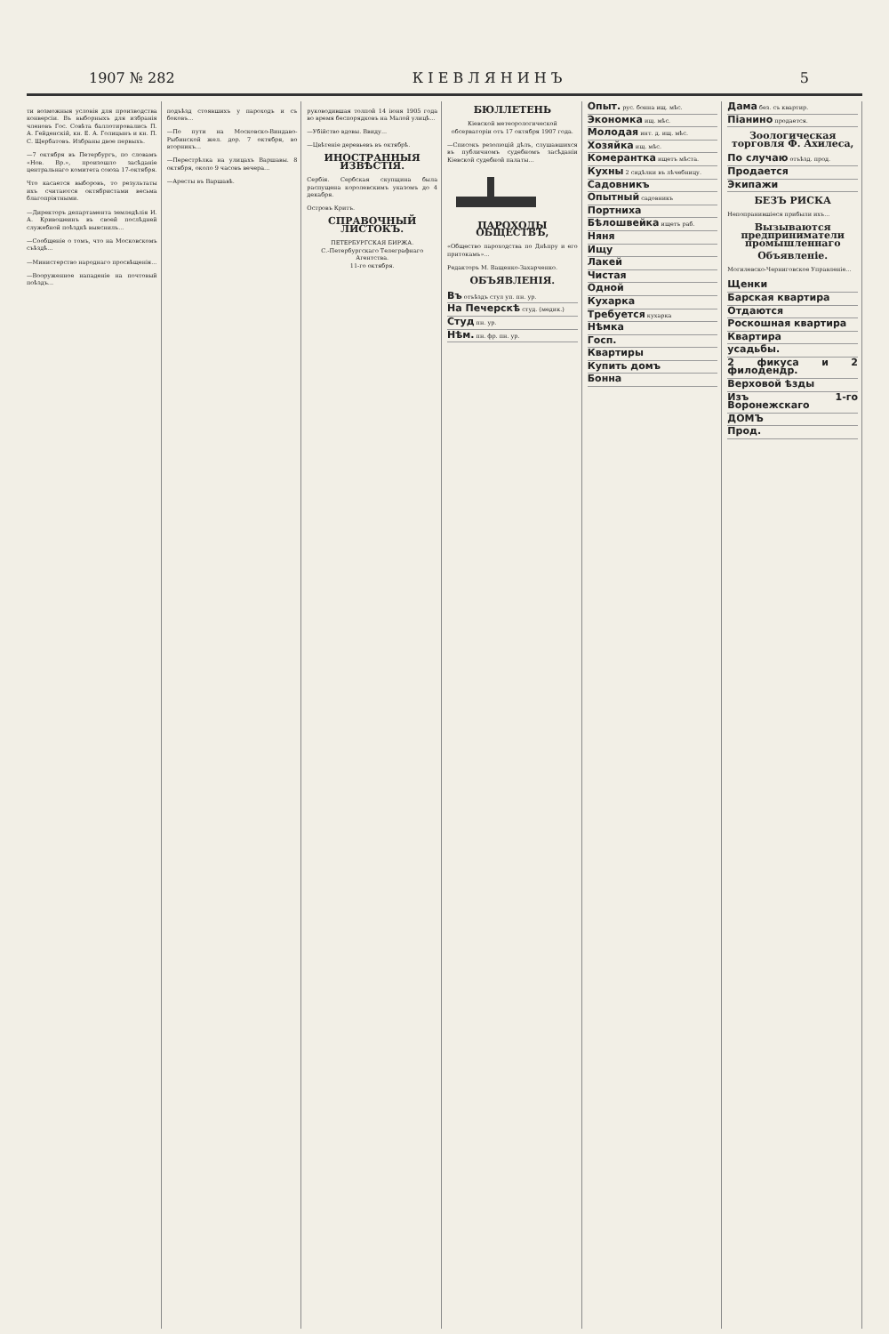1907 № 282 К І Е В Л Я Н И Н Ъ 5
ти возможныя условія для производства конверсіи. Въ выборныхъ для избранія членовъ Гос. Совѣта баллотировались П. А. Гейденскій, кн. Е. А. Голицынъ и кн. П. С. Щербатовъ. Избраны двое первыхъ.
—7 октября въ Петербургъ, по словамъ «Нов. Вр.», произошло засѣданіе центральнаго комитета союза 17-октября.
Что касается выборовъ, то результаты ихъ считаются октябристами весьма благопріятными.
—Директоръ департамента земледѣлія И. А. Кривошеинъ въ своей послѣдней служебной поѣздкѣ выяснилъ...
—Сообщеніе о томъ, что на Московскомъ съѣздѣ...
—Министерство народнаго просвѣщенія...
—Вооруженное нападеніе на почтовый поѣздъ...
подъѣзд стоявшихъ у пароходъ и съ боковъ...
—По пути на Московско-Виндаво-Рыбинской жел. дор. 7 октября, во вторникъ...
—Перестрѣлка на улицахъ Варшавы. 8 октября, около 9 часовъ вечера...
—Аресты въ Варшавѣ.
руководившая толпой 14 іюня 1905 года во время беспорядковъ на Малой улицѣ...
—Убійство вдовы. Ввиду...
—Цвѣтеніе деревьевъ въ октябрѣ.
ИНОСТРАННЫЯ ИЗВѢСТІЯ.
Сербія. Сербская скупщина была распущена королевскимъ указомъ до 4 декабря.
Островъ Критъ.
СПРАВОЧНЫЙ ЛИСТОКЪ.
ПЕТЕРБУРГСКАЯ БИРЖА.
С.-Петербургскаго Телеграфнаго Агентства.
11-го октября.
БЮЛЛЕТЕНЬ
Кіевской метеорологической обсерваторіи отъ 17 октября 1907 года.
—Списокъ резолюцій дѣлъ, слушавшихся въ публичномъ судебномъ засѣданіи Кіевской судебной палаты...
ПАРОХОДЫ ОБЩЕСТВЪ,
«Общество пароходства по Днѣпру и его притокамъ»...
Редакторъ М. Ващенко-Захарченко.
ОБЪЯВЛЕНІЯ.
Въ отъѣздъ стул уп. пн. ур.
На Печерскѣ студ. (медик.)
Студ пн. ур.
Нѣм. пн. фр. пн. ур.
Опыт. рус. бонна ищ. мѣс.
Экономка ищ. мѣс.
Молодая инт. д. ищ. мѣс.
Хозяйка ищ. мѣс.
Комерантка ищетъ мѣста.
Кухны 2 сидѣлки въ лѣчебницу.
Садовникъ
Опытный садовникъ
Портниха
Бѣлошвейка ищетъ раб.
Няня
Ищу
Лакей
Чистая
Одной
Кухарка
Требуется кухарка
Нѣмка
Гоcп.
Квартиры
Купить домъ
Бонна
Дама без. съ квартир.
Пiанино продается.
Зоологическая торговля Ф. Ахилеса,
По случаю отъѣзд. прод.
Продается
Экипажи
БЕЗЪ РИСКА
Непопранившіеся прибыли ихъ...
Вызываются предприниматели промышленнаго
Объявленіе.
Могилевско-Черниговское Управленіе...
Щенки
Барская квартира
Отдаются
Роскошная квартира
Квартира
усадьбы.
2 фикуса и 2 филодендр.
Верховой ѣзды
Изъ 1-го Воронежскаго
ДОМЪ
Прод.